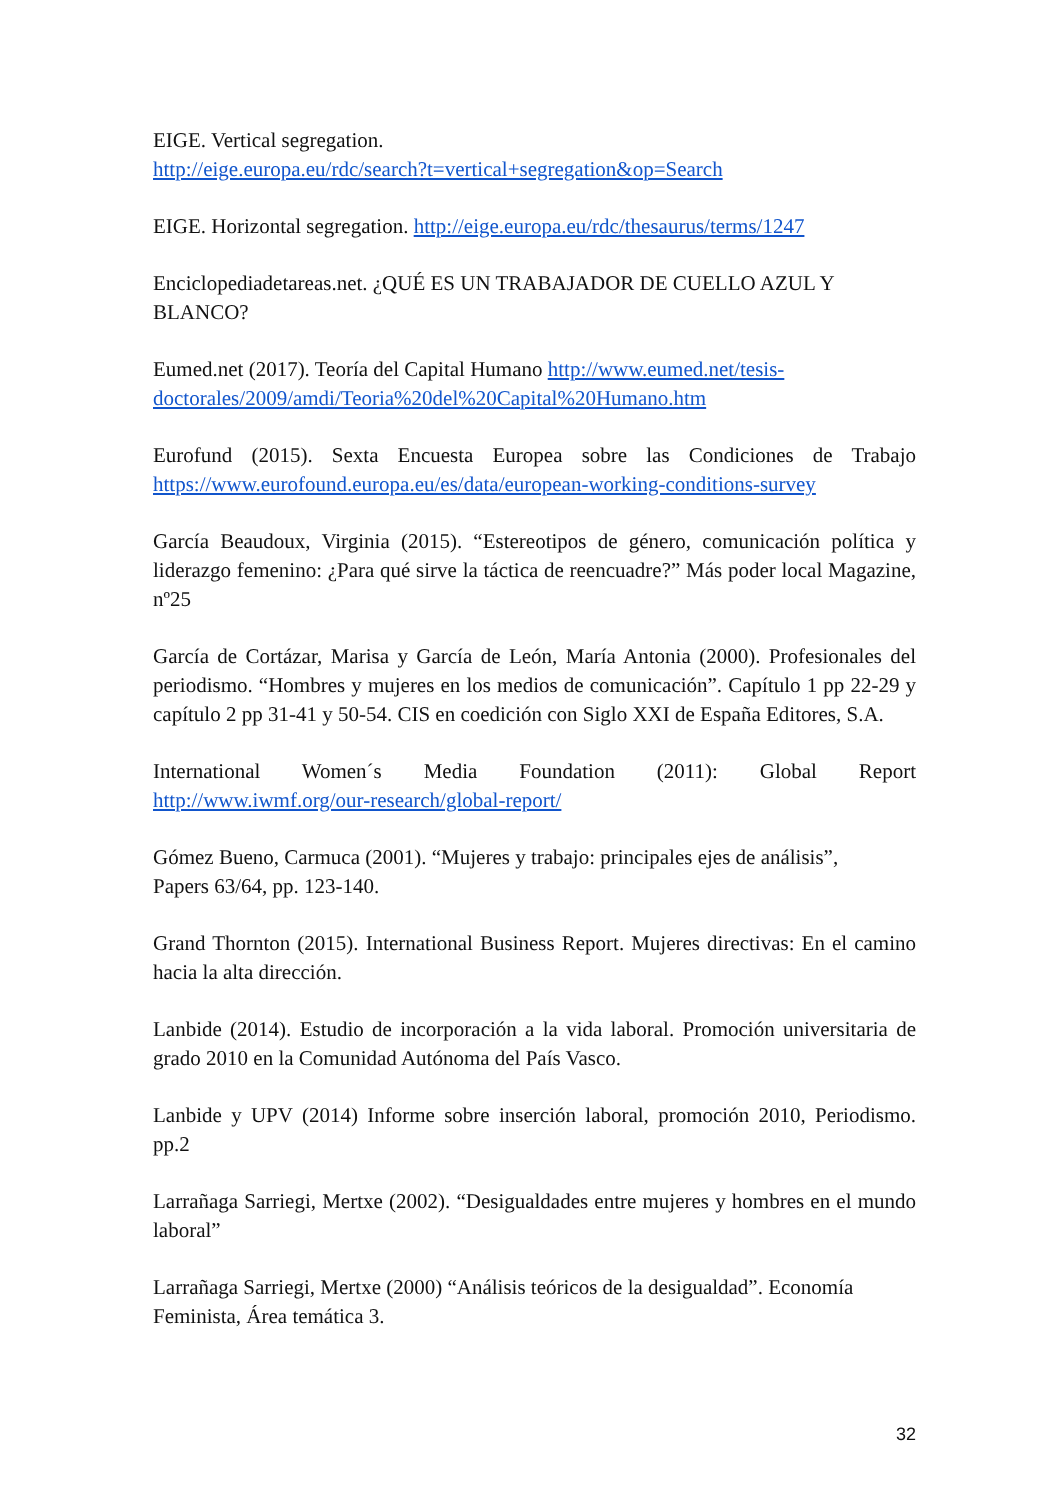EIGE. Vertical segregation.
http://eige.europa.eu/rdc/search?t=vertical+segregation&op=Search
EIGE. Horizontal segregation. http://eige.europa.eu/rdc/thesaurus/terms/1247
Enciclopediadetareas.net. ¿QUÉ ES UN TRABAJADOR DE CUELLO AZUL Y BLANCO?
Eumed.net (2017). Teoría del Capital Humano http://www.eumed.net/tesis-doctorales/2009/amdi/Teoria%20del%20Capital%20Humano.htm
Eurofund (2015). Sexta Encuesta Europea sobre las Condiciones de Trabajo https://www.eurofound.europa.eu/es/data/european-working-conditions-survey
García Beaudoux, Virginia (2015). “Estereotipos de género, comunicación política y liderazgo femenino: ¿Para qué sirve la táctica de reencuadre?” Más poder local Magazine, nº25
García de Cortázar, Marisa y García de León, María Antonia (2000). Profesionales del periodismo. “Hombres y mujeres en los medios de comunicación”. Capítulo 1 pp 22-29 y capítulo 2 pp 31-41 y 50-54. CIS en coedición con Siglo XXI de España Editores, S.A.
International Women´s Media Foundation (2011): Global Report http://www.iwmf.org/our-research/global-report/
Gómez Bueno, Carmuca (2001). “Mujeres y trabajo: principales ejes de análisis”,
Papers 63/64, pp. 123-140.
Grand Thornton (2015). International Business Report. Mujeres directivas: En el camino hacia la alta dirección.
Lanbide (2014). Estudio de incorporación a la vida laboral. Promoción universitaria de grado 2010 en la Comunidad Autónoma del País Vasco.
Lanbide y UPV (2014) Informe sobre inserción laboral, promoción 2010, Periodismo. pp.2
Larrañaga Sarriegi, Mertxe (2002). “Desigualdades entre mujeres y hombres en el mundo laboral”
Larrañaga Sarriegi, Mertxe (2000) “Análisis teóricos de la desigualdad”. Economía Feminista, Área temática 3.
32